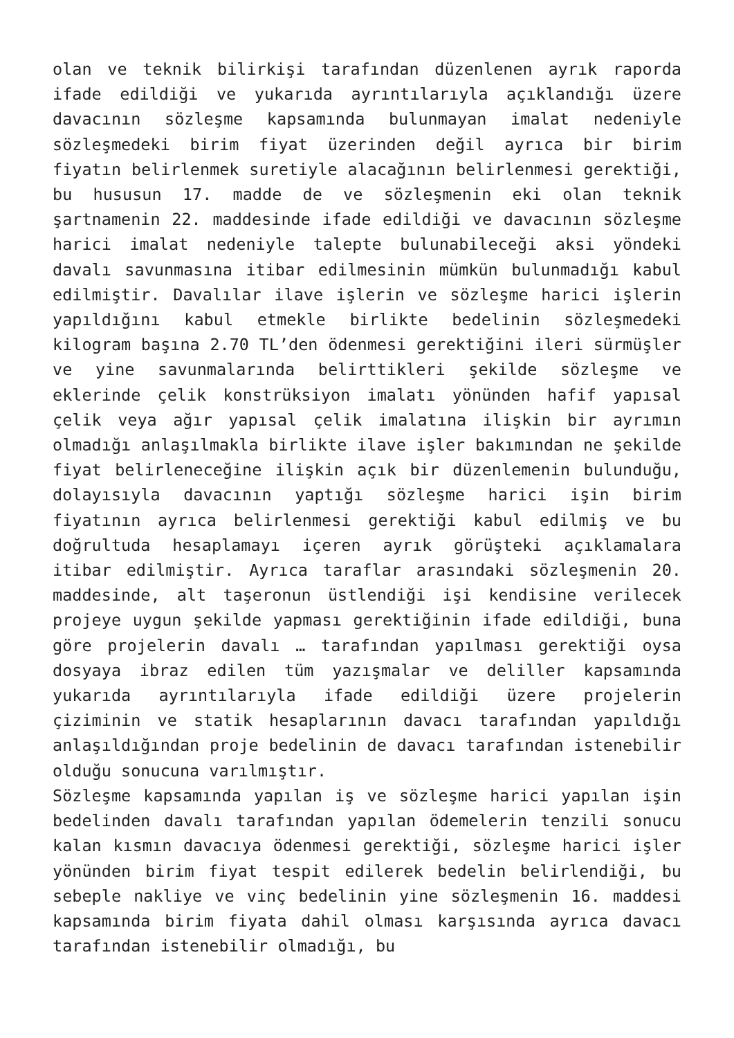olan ve teknik bilirkişi tarafından düzenlenen ayrık raporda ifade edildiği ve yukarıda ayrıntılarıyla açıklandığı üzere davacının sözleşme kapsamında bulunmayan imalat nedeniyle sözleşmedeki birim fiyat üzerinden değil ayrıca bir birim fiyatın belirlenmek suretiyle alacağının belirlenmesi gerektiği, bu hususun 17. madde de ve sözleşmenin eki olan teknik şartnamenin 22. maddesinde ifade edildiği ve davacının sözleşme harici imalat nedeniyle talepte bulunabileceği aksi yöndeki davalı savunmasına itibar edilmesinin mümkün bulunmadığı kabul edilmiştir. Davalılar ilave işlerin ve sözleşme harici işlerin yapıldığını kabul etmekle birlikte bedelinin sözleşmedeki kilogram başına 2.70 TL’den ödenmesi gerektiğini ileri sürmüşler ve yine savunmalarında belirttikleri şekilde sözleşme ve eklerinde çelik konstrüksiyon imalatı yönünden hafif yapısal çelik veya ağır yapısal çelik imalatına ilişkin bir ayrımın olmadığı anlaşılmakla birlikte ilave işler bakımından ne şekilde fiyat belirleneceğine ilişkin açık bir düzenlemenin bulunduğu, dolayısıyla davacının yaptığı sözleşme harici işin birim fiyatının ayrıca belirlenmesi gerektiği kabul edilmiş ve bu doğrultuda hesaplamayı içeren ayrık görüşteki açıklamalara itibar edilmiştir. Ayrıca taraflar arasındaki sözleşmenin 20. maddesinde, alt taşeronun üstlendiği işi kendisine verilecek projeye uygun şekilde yapması gerektiğinin ifade edildiği, buna göre projelerin davalı … tarafından yapılması gerektiği oysa dosyaya ibraz edilen tüm yazışmalar ve deliller kapsamında yukarıda ayrıntılarıyla ifade edildiği üzere projelerin çiziminin ve statik hesaplarının davacı tarafından yapıldığı anlaşıldığından proje bedelinin de davacı tarafından istenebilir olduğu sonucuna varılmıştır.
Sözleşme kapsamında yapılan iş ve sözleşme harici yapılan işin bedelinden davalı tarafından yapılan ödemelerin tenzili sonucu kalan kısmın davacıya ödenmesi gerektiği, sözleşme harici işler yönünden birim fiyat tespit edilerek bedelin belirlendiği, bu sebeple nakliye ve vinç bedelinin yine sözleşmenin 16. maddesi kapsamında birim fiyata dahil olması karşısında ayrıca davacı tarafından istenebilir olmadığı, bu